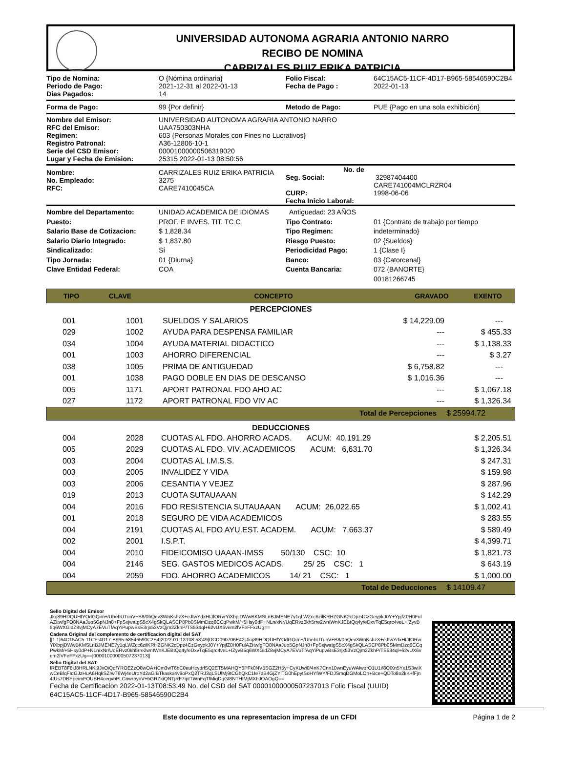UNIVERSIDAD AUTONOMA AGRARIA ANTONIO NARRO
RECIBO DE NOMINA
CARRIZALES RUIZ ERIKA PATRICIA
| Tipo de Nomina: Periodo de Pago: Dias Pagados: | O {Nómina ordinaria} 2021-12-31 al 2022-01-13 14 | Folio Fiscal: Fecha de Pago : | 64C15AC5-11CF-4D17-B965-58546590C2B4 2022-01-13 |
| Forma de Pago: | 99 {Por definir} | Metodo de Pago: | PUE {Pago en una sola exhibición} |
| Nombre del Emisor: RFC del Emisor: Regimen: Registro Patronal: Serie del CSD Emisor: Lugar y Fecha de Emision: | UNIVERSIDAD AUTONOMA AGRARIA ANTONIO NARRO UAA750303NHA 603 {Personas Morales con Fines no Lucrativos} A36-12806-10-1 00001000000506319020 25315 2022-01-13 08:50:56 |
| Nombre: No. Empleado: RFC: | CARRIZALES RUIZ ERIKA PATRICIA 3275 CARE7410045CA | No. de Seg. Social: CURP: Fecha Inicio Laboral: | 32987404400 CARE741004MCLRZR04 1998-06-06 |
| Nombre del Departamento: Puesto: Salario Base de Cotizacion: Salario Diario Integrado: Sindicalizado: Tipo Jornada: Clave Entidad Federal: | UNIDAD ACADEMICA DE IDIOMAS PROF. E INVES. TIT. TC C $ 1,828.34 $ 1,837.80 Sí 01 {Diurna} COA | Antiguedad: 23 AÑOS Tipo Contrato: Tipo Regimen: Riesgo Puesto: Periodicidad Pago: Banco: Cuenta Bancaria: | 01 {Contrato de trabajo por tiempo indeterminado} 02 {Sueldos} 1 {Clase I} 03 {Catorcenal} 072 {BANORTE} 00181266745 |
| TIPO | CLAVE | CONCEPTO | GRAVADO | EXENTO |
| --- | --- | --- | --- | --- |
| PERCEPCIONES | | | | |
| 001 | 1001 | SUELDOS Y SALARIOS | $ 14,229.09 | --- |
| 029 | 1002 | AYUDA PARA DESPENSA FAMILIAR | --- | $ 455.33 |
| 034 | 1004 | AYUDA MATERIAL DIDACTICO | --- | $ 1,138.33 |
| 001 | 1003 | AHORRO DIFERENCIAL | --- | $ 3.27 |
| 038 | 1005 | PRIMA DE ANTIGUEDAD | $ 6,758.82 | --- |
| 001 | 1038 | PAGO DOBLE EN DIAS DE DESCANSO | $ 1,016.36 | --- |
| 005 | 1171 | APORT PATRONAL FDO AHO AC | --- | $ 1,067.18 |
| 027 | 1172 | APORT PATRONAL FDO VIV AC | --- | $ 1,326.34 |
| Total de Percepciones | $ 25994.72 |
| DEDUCCIONES | | | |
| 004 | 2028 | CUOTAS AL FDO. AHORRO ACADS. ACUM: 40,191.29 | $ 2,205.51 |
| 005 | 2029 | CUOTAS AL FDO. VIV. ACADEMICOS ACUM: 6,631.70 | $ 1,326.34 |
| 003 | 2004 | CUOTAS AL I.M.S.S. | $ 247.31 |
| 003 | 2005 | INVALIDEZ Y VIDA | $ 159.98 |
| 003 | 2006 | CESANTIA Y VEJEZ | $ 287.96 |
| 019 | 2013 | CUOTA SUTAUAAAN | $ 142.29 |
| 004 | 2016 | FDO RESISTENCIA SUTAUAAAN ACUM: 26,022.65 | $ 1,002.41 |
| 001 | 2018 | SEGURO DE VIDA ACADEMICOS | $ 283.55 |
| 004 | 2191 | CUOTAS AL FDO AYU.EST. ACADEM. ACUM: 7,663.37 | $ 589.49 |
| 002 | 2001 | I.S.P.T. | $ 4,399.71 |
| 004 | 2010 | FIDEICOMISO UAAAN-IMSS 50/130 CSC: 10 | $ 1,821.73 |
| 004 | 2146 | SEG. GASTOS MEDICOS ACADS. 25/ 25 CSC: 1 | $ 643.19 |
| 004 | 2059 | FDO. AHORRO ACADEMICOS 14/ 21 CSC: 1 | $ 1,000.00 |
| Total de Deducciones | $ 14109.47 |
Sello Digital del Emisor
Jkq89HDQUHfYOdGQim+/UbebUTunV+B8/0bQev3WnKshzX+eJtwYdxHtJfORvrYiXbpjDWwBKMSLnBJMENE7y1qLWZcc6zilKRHZGNK2cDpz4CzGeypkJ0Y+YpjfZ0H0FulAZItwfgFO8NAaJuo5GpNJn8+FpSxjwatgS5cX4gSkQLASCP8Pb0SMmDzq6CCqPwkM/+5Hsy0dP+NLn/xNr/UqERvz0kh5rre2wnIWnKJEBtQq4y/eDxvTqE5qrc4veL+IZyvB5q6WXGidZ8vjMCyA7EVuTfAqYiPupwBsE3rjx53VzQjm2ZkhP/TS534ql+62vUX6vem2lVFeFFxzUg==
Cadena Original del complemento de certificacion digital del SAT
||1.1|64C15AC5-11CF-4D17-B965-58546590C2B4|2022-01-13T08:53:49|DCD090706E42|Jkq89HDQUHfYOdGQim+/UbebUTunV+B8/0bQev3WnKshzX+eJtwYdxHtJfORvrYiXbpjDWwBKMSLnBJMENE7y1qLWZcc6zilKRHZGNK2cDpz4CzGeypkJ0Y+YpjfZ0H0FulAZItwfgFO8NAaJuo5GpNJn8+FpSxjwatgS5cX4gSkQLASCP8Pb0SMmDzq6CCqPwkM/+5Hsy0dP+NLn/xNr/UqERvz0kh5rre2wnIWnKJEBtQq4y/eDxvTqE5qrc4veL+IZyvB5q6WXGidZ8vjMCyA7EVuTfAqYiPupwBsE3rjx53VzQjm2ZkhP/TS534ql+62vUX6vem2lVFeFFxzUg==|00001000000507237013||
Sello Digital del SAT
fREBT8F8iJ8HRLNKi9JxOiQqfYROEZzO8wOA+iCm3wT6bC0euHcydrlSQ2ET5MAHQY6PFk0NV5SGZ2H5y+CyXUwi0/4nK7Cnn10wnEyuWAlworO1U1i/8OlXn5Yx1S3wiXwCeBlqFIdGJzHuA6HqkSZrwT6Wj4eUroYd2aGiBTkaskx4v9oPxQ2TRJ3qLSUlMj9tCGbQkC1Ie7dB4GjZYlTG0hEpytSoHYfWY/FDJSmqDGMoLOn+Bce+QDTo8o2kK+fFjn4tUs7DBPpeimFOUBH4cegvbPLCnwrbynV+bGRZkiQNTjRF7iptTWnFqTfMigDqGI8NTHIMjMXbJOAOgQ==
Fecha de Certificacion 2022-01-13T08:53:49 No. del CSD del SAT 00001000000507237013 Folio Fiscal (UUID) 64C15AC5-11CF-4D17-B965-58546590C2B4
Este documento es una representacion impresa de un CFDI
Página 1 de 2